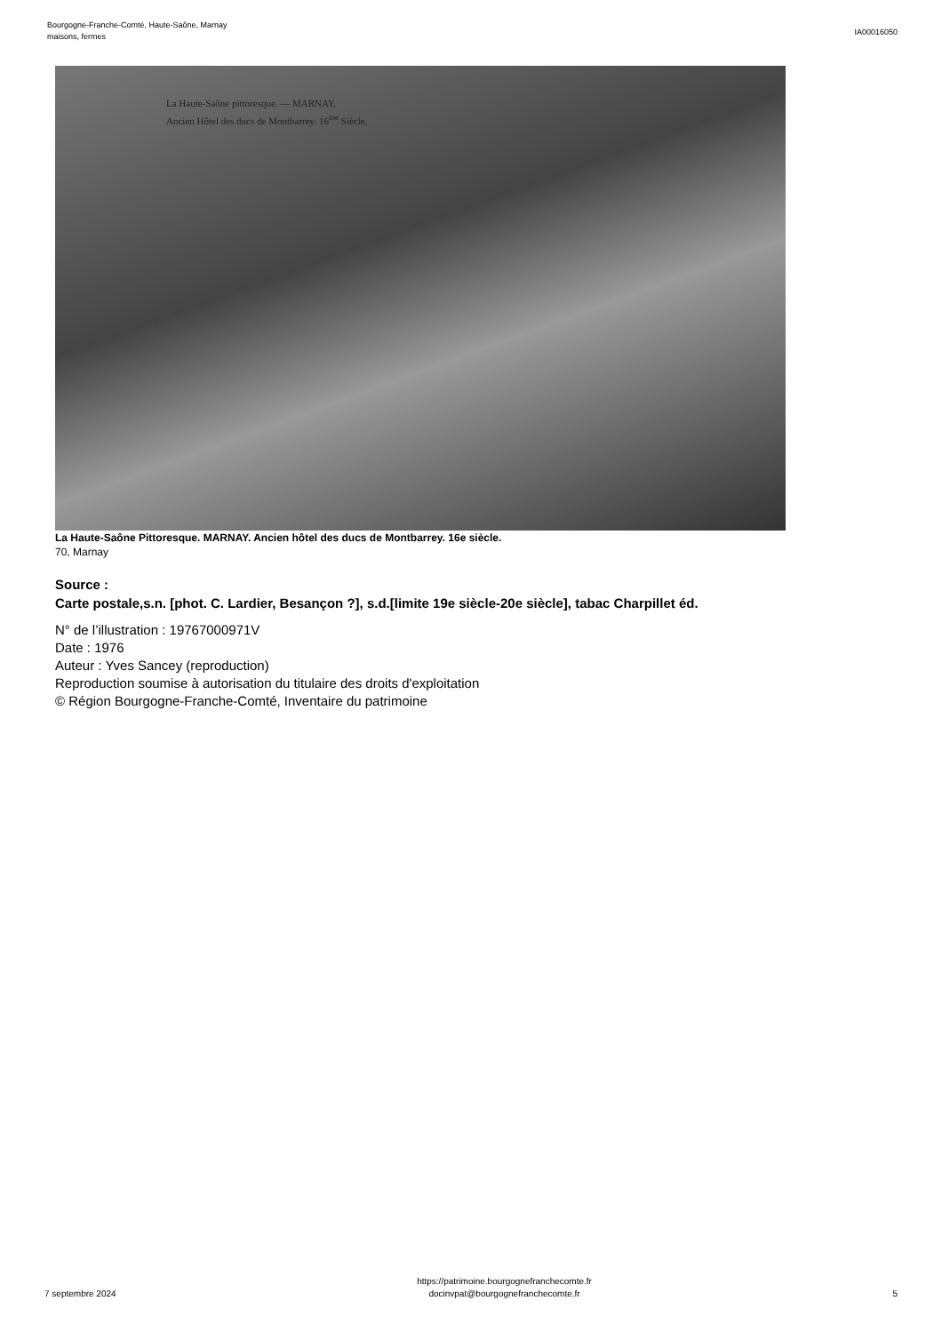Bourgogne-Franche-Comté, Haute-Saône, Marnay
maisons, fermes
IA00016050
La Haute-Saône pittoresque. — MARNAY.
Ancien Hôtel des ducs de Montbarrey. 16<sup>me</sup> Siècle.
La Haute-Saône Pittoresque. MARNAY. Ancien hôtel des ducs de Montbarrey. 16e siècle.
70, Marnay
Source :
Carte postale,s.n. [phot. C. Lardier, Besançon ?], s.d.[limite 19e siècle-20e siècle], tabac Charpillet éd.
N° de l’illustration : 19767000971V
Date : 1976
Auteur : Yves Sancey (reproduction)
Reproduction soumise à autorisation du titulaire des droits d'exploitation
© Région Bourgogne-Franche-Comté, Inventaire du patrimoine
7 septembre 2024
https://patrimoine.bourgognefranchecomte.fr
docinvpat@bourgognefranchecomte.fr
5